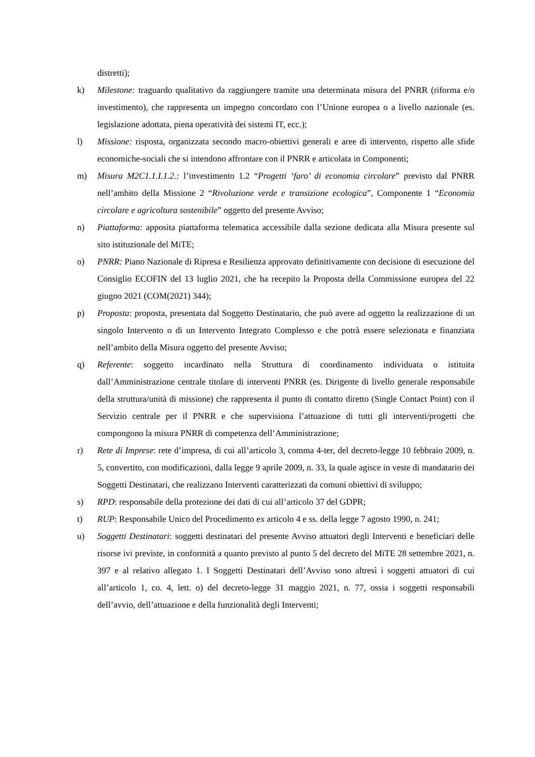distretti);
k) Milestone: traguardo qualitativo da raggiungere tramite una determinata misura del PNRR (riforma e/o investimento), che rappresenta un impegno concordato con l’Unione europea o a livello nazionale (es. legislazione adottata, piena operatività dei sistemi IT, ecc.);
l) Missione: risposta, organizzata secondo macro-obiettivi generali e aree di intervento, rispetto alle sfide economiche-sociali che si intendono affrontare con il PNRR e articolata in Componenti;
m) Misura M2C1.1.I.1.2.: l’investimento 1.2 “Progetti ‘faro’ di economia circolare” previsto dal PNRR nell’ambito della Missione 2 “Rivoluzione verde e transizione ecologica”, Componente 1 “Economia circolare e agricoltura sostenibile” oggetto del presente Avviso;
n) Piattaforma: apposita piattaforma telematica accessibile dalla sezione dedicata alla Misura presente sul sito istituzionale del MiTE;
o) PNRR: Piano Nazionale di Ripresa e Resilienza approvato definitivamente con decisione di esecuzione del Consiglio ECOFIN del 13 luglio 2021, che ha recepito la Proposta della Commissione europea del 22 giugno 2021 (COM(2021) 344);
p) Proposta: proposta, presentata dal Soggetto Destinatario, che può avere ad oggetto la realizzazione di un singolo Intervento o di un Intervento Integrato Complesso e che potrà essere selezionata e finanziata nell’ambito della Misura oggetto del presente Avviso;
q) Referente: soggetto incardinato nella Struttura di coordinamento individuata o istituita dall’Amministrazione centrale titolare di interventi PNRR (es. Dirigente di livello generale responsabile della struttura/unità di missione) che rappresenta il punto di contatto diretto (Single Contact Point) con il Servizio centrale per il PNRR e che supervisiona l’attuazione di tutti gli interventi/progetti che compongono la misura PNRR di competenza dell’Amministrazione;
r) Rete di Imprese: rete d’impresa, di cui all’articolo 3, comma 4-ter, del decreto-legge 10 febbraio 2009, n. 5, convertito, con modificazioni, dalla legge 9 aprile 2009, n. 33, la quale agisce in veste di mandatario dei Soggetti Destinatari, che realizzano Interventi caratterizzati da comuni obiettivi di sviluppo;
s) RPD: responsabile della protezione dei dati di cui all’articolo 37 del GDPR;
t) RUP: Responsabile Unico del Procedimento ex articolo 4 e ss. della legge 7 agosto 1990, n. 241;
u) Soggetti Destinatari: soggetti destinatari del presente Avviso attuatori degli Interventi e beneficiari delle risorse ivi previste, in conformità a quanto previsto al punto 5 del decreto del MiTE 28 settembre 2021, n. 397 e al relativo allegato 1. I Soggetti Destinatari dell’Avviso sono altresì i soggetti attuatori di cui all’articolo 1, co. 4, lett. o) del decreto-legge 31 maggio 2021, n. 77, ossia i soggetti responsabili dell’avvio, dell’attuazione e della funzionalità degli Interventi;